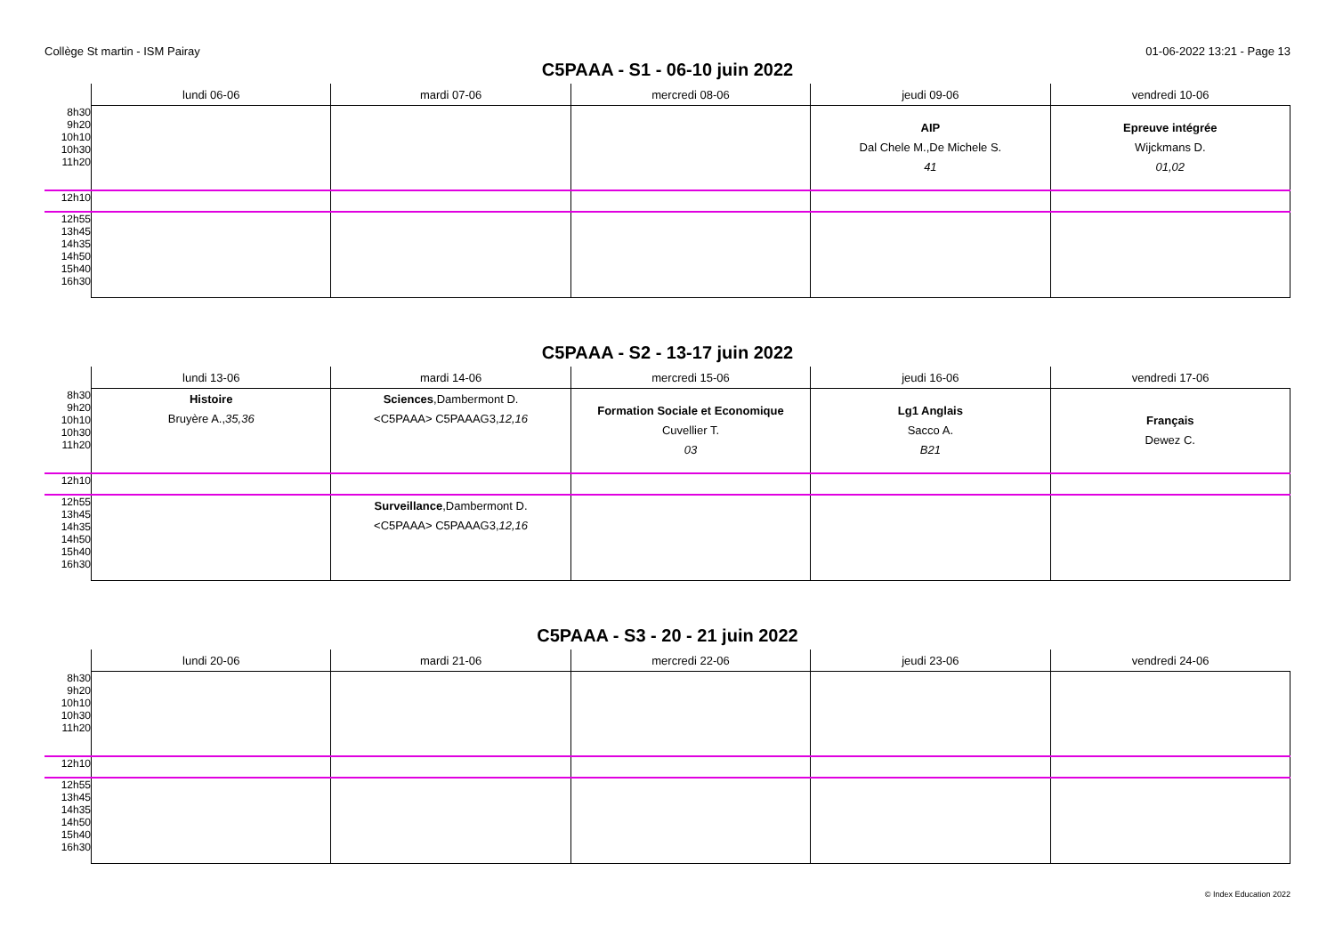Collège St martin - ISM Pairay 01-06-2022 13:21 - Page 13
C5PAAA - S1 - 06-10 juin 2022
| | lundi 06-06 | mardi 07-06 | mercredi 08-06 | jeudi 09-06 | vendredi 10-06 |
| --- | --- | --- | --- | --- | --- |
| 8h30 9h20 10h10 10h30 11h20 | | | | AIP Dal Chele M.,De Michele S. 41 | Epreuve intégrée Wijckmans D. 01,02 |
| 12h10 | | | | | |
| 12h55 13h45 14h35 14h50 15h40 16h30 | | | | | |
C5PAAA - S2 - 13-17 juin 2022
| | lundi 13-06 | mardi 14-06 | mercredi 15-06 | jeudi 16-06 | vendredi 17-06 |
| --- | --- | --- | --- | --- | --- |
| 8h30 9h20 10h10 10h30 11h20 | Histoire Bruyère A., 35,36 | Sciences ,Dambermont D. <C5PAAA> C5PAAAG3, 12,16 | Formation Sociale et Economique Cuvellier T. 03 | Lg1 Anglais Sacco A. B21 | Français Dewez C. |
| 12h10 | | | | | |
| 12h55 13h45 14h35 14h50 15h40 16h30 | | Surveillance ,Dambermont D. <C5PAAA> C5PAAAG3, 12,16 | | | |
C5PAAA - S3 - 20 - 21 juin 2022
| | lundi 20-06 | mardi 21-06 | mercredi 22-06 | jeudi 23-06 | vendredi 24-06 |
| --- | --- | --- | --- | --- | --- |
| 8h30 9h20 10h10 10h30 11h20 | | | | | |
| 12h10 | | | | | |
| 12h55 13h45 14h35 14h50 15h40 16h30 | | | | | |
© Index Education 2022